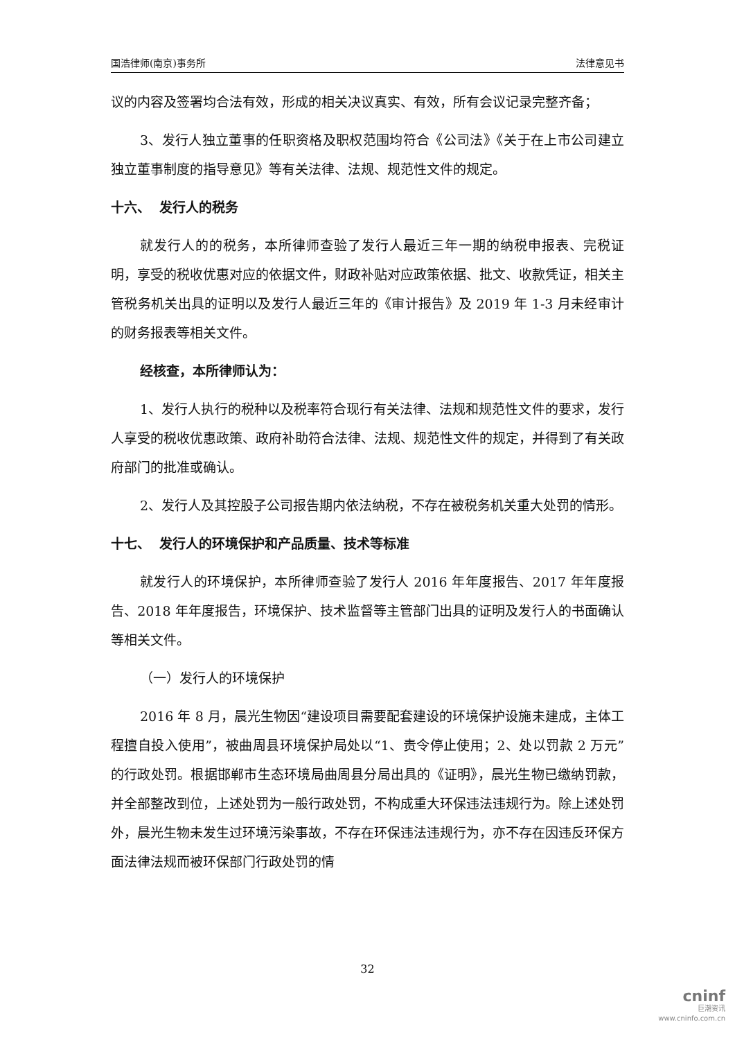国浩律师(南京)事务所 法律意见书
议的内容及签署均合法有效，形成的相关决议真实、有效，所有会议记录完整齐备；
3、发行人独立董事的任职资格及职权范围均符合《公司法》《关于在上市公司建立独立董事制度的指导意见》等有关法律、法规、规范性文件的规定。
十六、 发行人的税务
就发行人的的税务，本所律师查验了发行人最近三年一期的纳税申报表、完税证明，享受的税收优惠对应的依据文件，财政补贴对应政策依据、批文、收款凭证，相关主管税务机关出具的证明以及发行人最近三年的《审计报告》及 2019 年 1-3 月未经审计的财务报表等相关文件。
经核查，本所律师认为：
1、发行人执行的税种以及税率符合现行有关法律、法规和规范性文件的要求，发行人享受的税收优惠政策、政府补助符合法律、法规、规范性文件的规定，并得到了有关政府部门的批准或确认。
2、发行人及其控股子公司报告期内依法纳税，不存在被税务机关重大处罚的情形。
十七、 发行人的环境保护和产品质量、技术等标准
就发行人的环境保护，本所律师查验了发行人 2016 年年度报告、2017 年年度报告、2018 年年度报告，环境保护、技术监督等主管部门出具的证明及发行人的书面确认等相关文件。
（一）发行人的环境保护
2016 年 8 月，晨光生物因“建设项目需要配套建设的环境保护设施未建成，主体工程擅自投入使用”，被曲周县环境保护局处以“1、责令停止使用；2、处以罚款 2 万元”的行政处罚。根据邯郸市生态环境局曲周县分局出具的《证明》，晨光生物已缴纳罚款，并全部整改到位，上述处罚为一般行政处罚，不构成重大环保违法违规行为。除上述处罚外，晨光生物未发生过环境污染事故，不存在环保违法违规行为，亦不存在因违反环保方面法律法规而被环保部门行政处罚的情
32
cninf
巨潮资讯
www.cninfo.com.cn